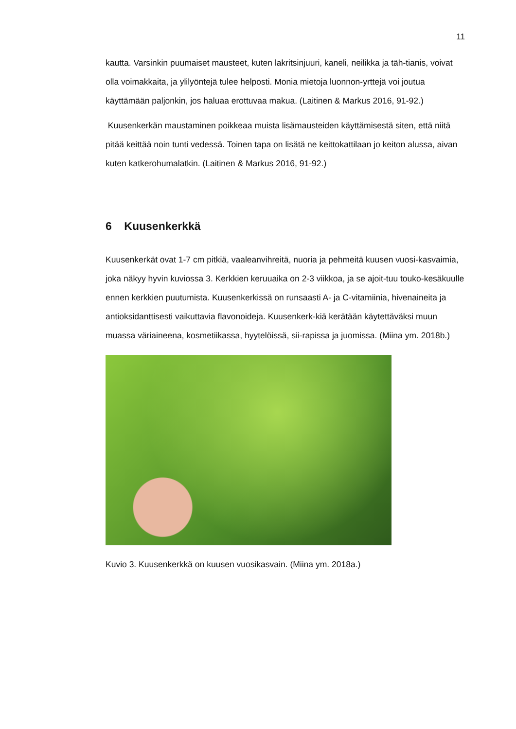11
kautta. Varsinkin puumaiset mausteet, kuten lakritsinjuuri, kaneli, neilikka ja täh-tianis, voivat olla voimakkaita, ja ylilyöntejä tulee helposti. Monia mietoja luonnon-yrttejä voi joutua käyttämään paljonkin, jos haluaa erottuvaa makua. (Laitinen & Markus 2016, 91-92.)
Kuusenkerkän maustaminen poikkeaa muista lisämausteiden käyttämisestä siten, että niitä pitää keittää noin tunti vedessä. Toinen tapa on lisätä ne keittokattilaan jo keiton alussa, aivan kuten katkerohumalatkin. (Laitinen & Markus 2016, 91-92.)
6 Kuusenkerkkä
Kuusenkerkät ovat 1-7 cm pitkiä, vaaleanvihreitä, nuoria ja pehmeitä kuusen vuosi-kasvaimia, joka näkyy hyvin kuviossa 3. Kerkkien keruuaika on 2-3 viikkoa, ja se ajoit-tuu touko-kesäkuulle ennen kerkkien puutumista. Kuusenkerkissä on runsaasti A- ja C-vitamiinia, hivenaineita ja antioksidanttisesti vaikuttavia flavonoideja. Kuusenkerk-kiä kerätään käytettäväksi muun muassa väriaineena, kosmetiikassa, hyytelöissä, sii-rapissa ja juomissa. (Miina ym. 2018b.)
Kuvio 3. Kuusenkerkkä on kuusen vuosikasvain. (Miina ym. 2018a.)